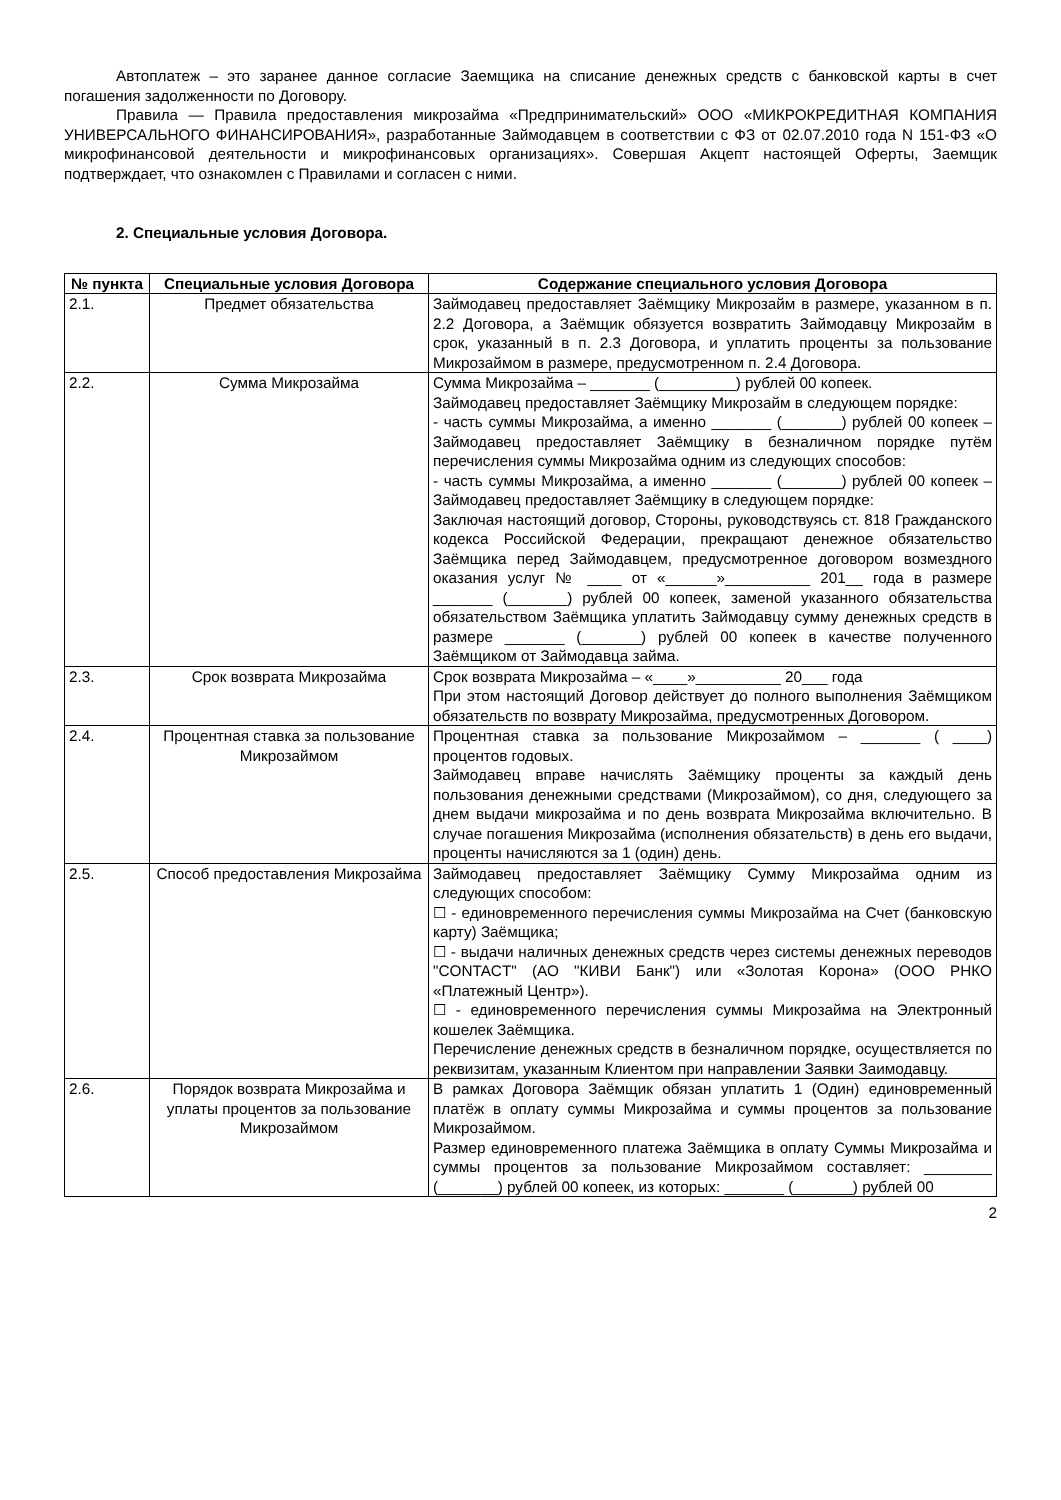Автоплатеж – это заранее данное согласие Заемщика на списание денежных средств с банковской карты в счет погашения задолженности по Договору.
Правила — Правила предоставления микрозайма «Предпринимательский» ООО «МИКРОКРЕДИТНАЯ КОМПАНИЯ УНИВЕРСАЛЬНОГО ФИНАНСИРОВАНИЯ», разработанные Займодавцем в соответствии с ФЗ от 02.07.2010 года N 151-ФЗ «О микрофинансовой деятельности и микрофинансовых организациях». Совершая Акцепт настоящей Оферты, Заемщик подтверждает, что ознакомлен с Правилами и согласен с ними.
2. Специальные условия Договора.
| № пункта | Специальные условия Договора | Содержание специального условия Договора |
| --- | --- | --- |
| 2.1. | Предмет обязательства | Займодавец предоставляет Заёмщику Микрозайм в размере, указанном в п. 2.2 Договора, а Заёмщик обязуется возвратить Займодавцу Микрозайм в срок, указанный в п. 2.3 Договора, и уплатить проценты за пользование Микрозаймом в размере, предусмотренном п. 2.4 Договора. |
| 2.2. | Сумма Микрозайма | Сумма Микрозайма – _______ (_________) рублей 00 копеек. Займодавец предоставляет Заёмщику Микрозайм в следующем порядке: - часть суммы Микрозайма, а именно _______ (_______) рублей 00 копеек – Займодавец предоставляет Заёмщику в безналичном порядке путём перечисления суммы Микрозайма одним из следующих способов: - часть суммы Микрозайма, а именно _______ (_______) рублей 00 копеек – Займодавец предоставляет Заёмщику в следующем порядке: Заключая настоящий договор, Стороны, руководствуясь ст. 818 Гражданского кодекса Российской Федерации, прекращают денежное обязательство Заёмщика перед Займодавцем, предусмотренное договором возмездного оказания услуг № ____ от «______»__________ 201__ года в размере _______ (_______) рублей 00 копеек, заменой указанного обязательства обязательством Заёмщика уплатить Займодавцу сумму денежных средств в размере _______ (_______) рублей 00 копеек в качестве полученного Заёмщиком от Займодавца займа. |
| 2.3. | Срок возврата Микрозайма | Срок возврата Микрозайма – «____»__________ 20___ года При этом настоящий Договор действует до полного выполнения Заёмщиком обязательств по возврату Микрозайма, предусмотренных Договором. |
| 2.4. | Процентная ставка за пользование Микрозаймом | Процентная ставка за пользование Микрозаймом – _______ ( ____) процентов годовых. Займодавец вправе начислять Заёмщику проценты за каждый день пользования денежными средствами (Микрозаймом), со дня, следующего за днем выдачи микрозайма и по день возврата Микрозайма включительно. В случае погашения Микрозайма (исполнения обязательств) в день его выдачи, проценты начисляются за 1 (один) день. |
| 2.5. | Способ предоставления Микрозайма | Займодавец предоставляет Заёмщику Сумму Микрозайма одним из следующих способом: ☐ - единовременного перечисления суммы Микрозайма на Счет (банковскую карту) Заёмщика; ☐ - выдачи наличных денежных средств через системы денежных переводов "CONTACT" (АО "КИВИ Банк") или «Золотая Корона» (ООО РНКО «Платежный Центр»). ☐ - единовременного перечисления суммы Микрозайма на Электронный кошелек Заёмщика. Перечисление денежных средств в безналичном порядке, осуществляется по реквизитам, указанным Клиентом при направлении Заявки Заимодавцу. |
| 2.6. | Порядок возврата Микрозайма и уплаты процентов за пользование Микрозаймом | В рамках Договора Заёмщик обязан уплатить 1 (Один) единовременный платёж в оплату суммы Микрозайма и суммы процентов за пользование Микрозаймом. Размер единовременного платежа Заёмщика в оплату Суммы Микрозайма и суммы процентов за пользование Микрозаймом составляет: ________ (_______) рублей 00 копеек, из которых: _______ (_______) рублей 00 |
2